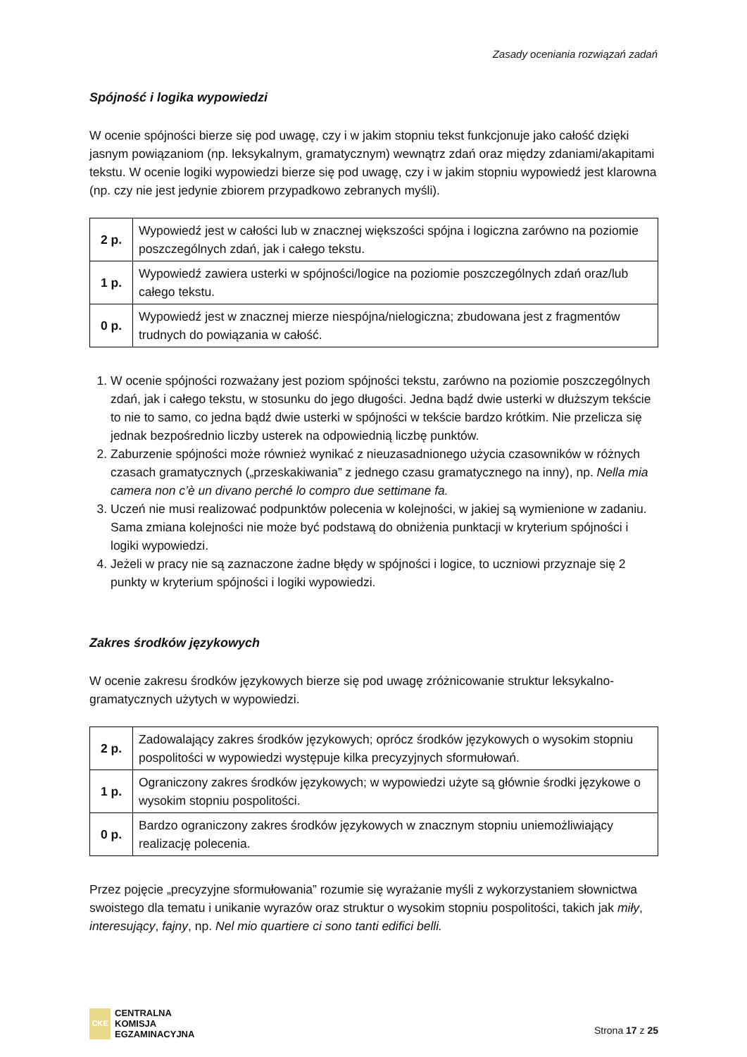Zasady oceniania rozwiązań zadań
Spójność i logika wypowiedzi
W ocenie spójności bierze się pod uwagę, czy i w jakim stopniu tekst funkcjonuje jako całość dzięki jasnym powiązaniom (np. leksykalnym, gramatycznym) wewnątrz zdań oraz między zdaniami/akapitami tekstu. W ocenie logiki wypowiedzi bierze się pod uwagę, czy i w jakim stopniu wypowiedź jest klarowna (np. czy nie jest jedynie zbiorem przypadkowo zebranych myśli).
| 2 p. | Wypowiedź jest w całości lub w znacznej większości spójna i logiczna zarówno na poziomie poszczególnych zdań, jak i całego tekstu. |
| 1 p. | Wypowiedź zawiera usterki w spójności/logice na poziomie poszczególnych zdań oraz/lub całego tekstu. |
| 0 p. | Wypowiedź jest w znacznej mierze niespójna/nielogiczna; zbudowana jest z fragmentów trudnych do powiązania w całość. |
1. W ocenie spójności rozważany jest poziom spójności tekstu, zarówno na poziomie poszczególnych zdań, jak i całego tekstu, w stosunku do jego długości. Jedna bądź dwie usterki w dłuższym tekście to nie to samo, co jedna bądź dwie usterki w spójności w tekście bardzo krótkim. Nie przelicza się jednak bezpośrednio liczby usterek na odpowiednią liczbę punktów.
2. Zaburzenie spójności może również wynikać z nieuzasadnionego użycia czasowników w różnych czasach gramatycznych („przeskakiwania” z jednego czasu gramatycznego na inny), np. Nella mia camera non c’è un divano perché lo compro due settimane fa.
3. Uczeń nie musi realizować podpunktów polecenia w kolejności, w jakiej są wymienione w zadaniu. Sama zmiana kolejności nie może być podstawą do obniżenia punktacji w kryterium spójności i logiki wypowiedzi.
4. Jeżeli w pracy nie są zaznaczone żadne błędy w spójności i logice, to uczniowi przyznaje się 2 punkty w kryterium spójności i logiki wypowiedzi.
Zakres środków językowych
W ocenie zakresu środków językowych bierze się pod uwagę zróżnicowanie struktur leksykalno-gramatycznych użytych w wypowiedzi.
| 2 p. | Zadowalający zakres środków językowych; oprócz środków językowych o wysokim stopniu pospolitości w wypowiedzi występuje kilka precyzyjnych sformułowań. |
| 1 p. | Ograniczony zakres środków językowych; w wypowiedzi użyte są głównie środki językowe o wysokim stopniu pospolitości. |
| 0 p. | Bardzo ograniczony zakres środków językowych w znacznym stopniu uniemożliwiający realizację polecenia. |
Przez pojęcie „precyzyjne sformułowania” rozumie się wyrażanie myśli z wykorzystaniem słownictwa swoistego dla tematu i unikanie wyrazów oraz struktur o wysokim stopniu pospolitości, takich jak miły, interesujący, fajny, np. Nel mio quartiere ci sono tanti edifici belli.
CKE
CENTRALNA
KOMISJA
EGZAMINACYJNA
Strona 17 z 25